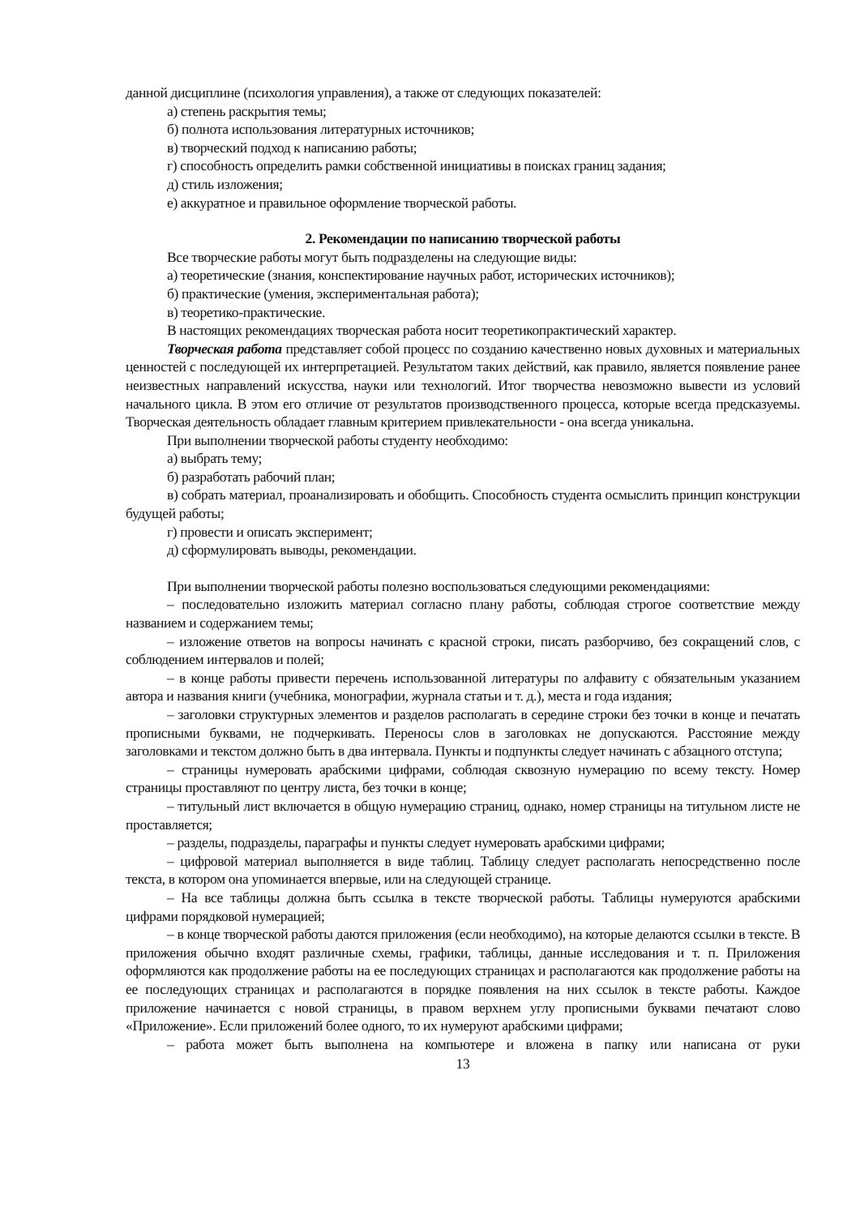данной дисциплине (психология управления), а также от следующих показателей:
а) степень раскрытия темы;
б) полнота использования литературных источников;
в) творческий подход к написанию работы;
г) способность определить рамки собственной инициативы в поисках границ задания;
д) стиль изложения;
е) аккуратное и правильное оформление творческой работы.
2. Рекомендации по написанию творческой работы
Все творческие работы могут быть подразделены на следующие виды:
а) теоретические (знания, конспектирование научных работ, исторических источников);
б) практические (умения, экспериментальная работа);
в) теоретико-практические.
В настоящих рекомендациях творческая работа носит теоретикопрактический характер.
Творческая работа представляет собой процесс по созданию качественно новых духовных и материальных ценностей с последующей их интерпретацией. Результатом таких действий, как правило, является появление ранее неизвестных направлений искусства, науки или технологий. Итог творчества невозможно вывести из условий начального цикла. В этом его отличие от результатов производственного процесса, которые всегда предсказуемы. Творческая деятельность обладает главным критерием привлекательности - она всегда уникальна.
При выполнении творческой работы студенту необходимо:
а) выбрать тему;
б) разработать рабочий план;
в) собрать материал, проанализировать и обобщить. Способность студента осмыслить принцип конструкции будущей работы;
г) провести и описать эксперимент;
д) сформулировать выводы, рекомендации.
При выполнении творческой работы полезно воспользоваться следующими рекомендациями:
– последовательно изложить материал согласно плану работы, соблюдая строгое соответствие между названием и содержанием темы;
– изложение ответов на вопросы начинать с красной строки, писать разборчиво, без сокращений слов, с соблюдением интервалов и полей;
– в конце работы привести перечень использованной литературы по алфавиту с обязательным указанием автора и названия книги (учебника, монографии, журнала статьи и т. д.), места и года издания;
– заголовки структурных элементов и разделов располагать в середине строки без точки в конце и печатать прописными буквами, не подчеркивать. Переносы слов в заголовках не допускаются. Расстояние между заголовками и текстом должно быть в два интервала. Пункты и подпункты следует начинать с абзацного отступа;
– страницы нумеровать арабскими цифрами, соблюдая сквозную нумерацию по всему тексту. Номер страницы проставляют по центру листа, без точки в конце;
– титульный лист включается в общую нумерацию страниц, однако, номер страницы на титульном листе не проставляется;
– разделы, подразделы, параграфы и пункты следует нумеровать арабскими цифрами;
– цифровой материал выполняется в виде таблиц. Таблицу следует располагать непосредственно после текста, в котором она упоминается впервые, или на следующей странице.
– На все таблицы должна быть ссылка в тексте творческой работы. Таблицы нумеруются арабскими цифрами порядковой нумерацией;
– в конце творческой работы даются приложения (если необходимо), на которые делаются ссылки в тексте. В приложения обычно входят различные схемы, графики, таблицы, данные исследования и т. п. Приложения оформляются как продолжение работы на ее последующих страницах и располагаются как продолжение работы на ее последующих страницах и располагаются в порядке появления на них ссылок в тексте работы. Каждое приложение начинается с новой страницы, в правом верхнем углу прописными буквами печатают слово «Приложение». Если приложений более одного, то их нумеруют арабскими цифрами;
– работа может быть выполнена на компьютере и вложена в папку или написана от руки
13